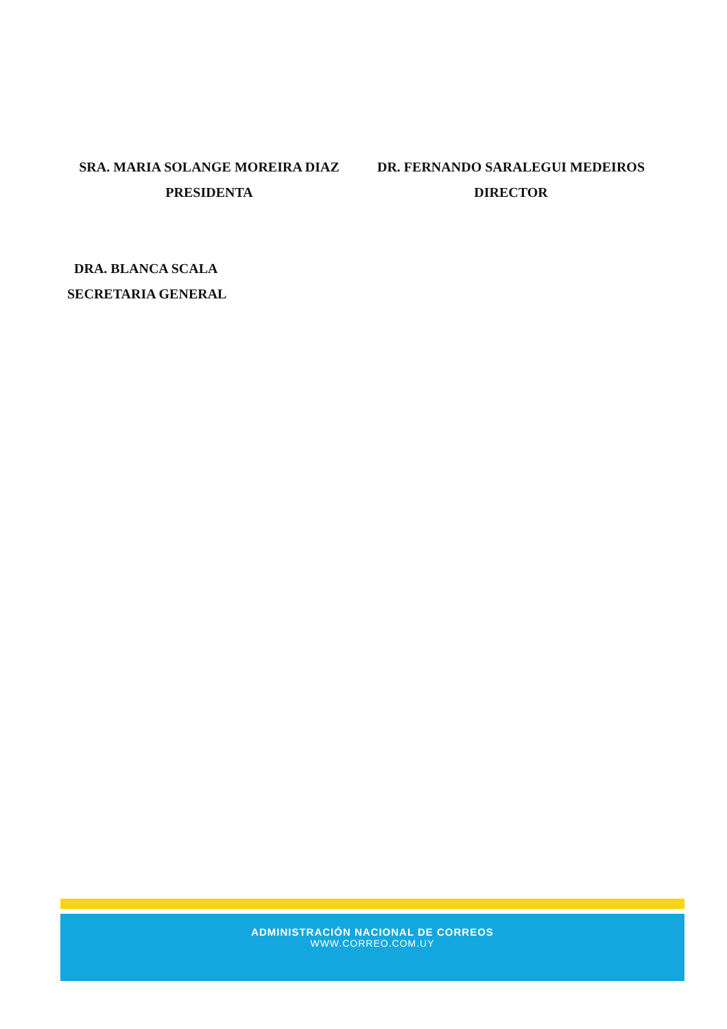SRA. MARIA SOLANGE MOREIRA DIAZ
PRESIDENTA
DR. FERNANDO SARALEGUI MEDEIROS
DIRECTOR
DRA. BLANCA SCALA
SECRETARIA GENERAL
ADMINISTRACIÓN NACIONAL DE CORREOS
WWW.CORREO.COM.UY